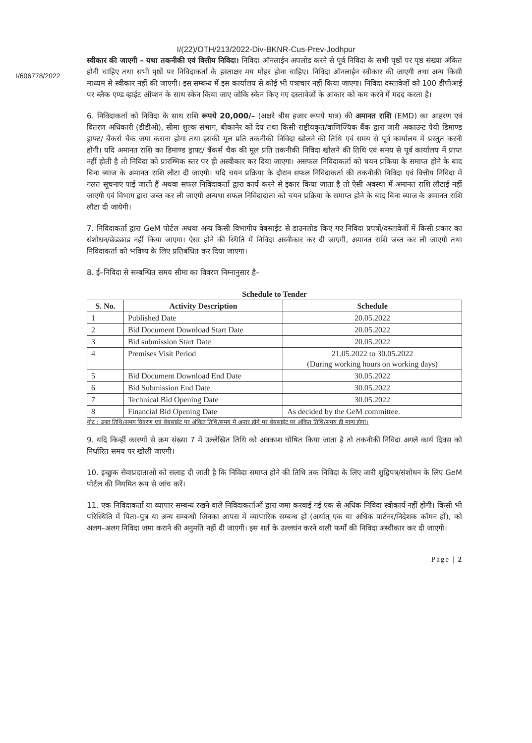I/(22)/OTH/213/2022-Div-BKNR-Cus-Prev-Jodhpur
I/606778/2022
स्वीकार की जाएगी – यथा तकनीकी एवं वित्तीय निविदा। निविदा ऑनलाईन अपलोड करने से पूर्व निविदा के सभी पृष्ठों पर पृष्ठ संख्या अंकित होनी चाहिए तथा सभी पृष्ठों पर निविदाकर्ता के हस्ताक्षर मय मोहर होना चाहिए। निविदा ऑनलाईन स्वीकार की जाएगी तथा अन्य किसी माध्यम से स्वीकार नहीं की जाएगी। इस सम्बन्ध में इस कार्यालय से कोई भी पत्राचार नहीं किया जाएगा। निविदा दस्तावेजों को 100 डीपीआई पर ब्लैक एण्ड व्हाईट ऑप्शन के साथ स्केन किया जाए जोकि स्केन किए गए दस्तावेजों के आकार को कम करने में मदद करता है।
6. निविदाकर्ता को निविदा के साथ राशि रूपये 20,000/– (अक्षरे बीस हजार रूपये मात्र) की अमानत राशि (EMD) का आहरण एवं वितरण अधिकारी (डीडीओ), सीमा शुल्क संभाग, बीकानेर को देय तथा किसी राष्ट्रीयकृत/वाणिज्यिक बैंक द्वारा जारी अकाउन्ट पेयी डिमाण्ड ड्राफ्ट/ बैंकर्स चैक जमा कराना होगा तथा इसकी मूल प्रति तकनीकी निविदा खोलने की तिथि एवं समय से पूर्व कार्यालय में प्रस्तुत करनी होगी। यदि अमानत राशि का डिमाण्ड ड्राफ्ट/ बैंकर्स चैक की मूल प्रति तकनीकी निविदा खोलने की तिथि एवं समय से पूर्व कार्यालय में प्राप्त नहीं होती है तो निविदा को प्रारम्भिक स्तर पर ही अस्वीकार कर दिया जाएगा। असफल निविदाकर्ता को चयन प्रकिया के समाप्त होने के बाद बिना ब्याज के अमानत राशि लौटा दी जाएगी। यदि चयन प्रक्रिया के दौरान सफल निविदाकर्ता की तकनीकी निविदा एवं वित्तीय निविदा में गलत सूचनाएं पाई जाती हैं अथवा सफल निविदाकर्ता द्वारा कार्य करने से इंकार किया जाता है तो ऐसी अवस्था में अमानत राशि लौटाई नहीं जाएगी एवं विभाग द्वारा जब्त कर ली जाएगी अन्यथा सफल निविदादाता को चयन प्रक्रिया के समाप्त होने के बाद बिना ब्याज के अमानत राशि लौटा दी जायेगी।
7. निविदाकर्ता द्वारा GeM पोर्टल अथवा अन्य किसी विभागीय वेबसाईट से डाउनलोड किए गए निविदा प्रपत्रों/दस्तावेजों में किसी प्रकार का संशोधन/छेडछाड नहीं किया जाएगा। ऐसा होने की स्थिति में निविदा अस्वीकार कर दी जाएगी, अमानत राशि जब्त कर ली जाएगी तथा निविदाकर्ता को भविष्य के लिए प्रतिबंधित कर दिया जाएगा।
8. ई–निविदा से सम्बन्धित समय सीमा का विवरण निम्नानुसार है–
Schedule to Tender
| S. No. | Activity Description | Schedule |
| --- | --- | --- |
| 1 | Published Date | 20.05.2022 |
| 2 | Bid Document Download Start Date | 20.05.2022 |
| 3 | Bid submission Start Date | 20.05.2022 |
| 4 | Premises Visit Period | 21.05.2022 to 30.05.2022 (During working hours on working days) |
| 5 | Bid Document Download End Date | 30.05.2022 |
| 6 | Bid Submission End Date | 30.05.2022 |
| 7 | Technical Bid Opening Date | 30.05.2022 |
| 8 | Financial Bid Opening Date | As decided by the GeM committee. |
नोट : उक्त तिथि/समय विवरण एवं वेबसाईट पर अंकित तिथि/समय में अन्तर होने पर वेबसाईट पर अंकित तिथि/समय ही मान्य होगा।
9. यदि किन्हीं कारणों से क्रम संख्या 7 में उल्लेखित तिथि को अवकाश घोषित किया जाता है तो तकनीकी निविदा अगले कार्य दिवस को निर्धारित समय पर खोली जाएगी।
10. इच्छुक सेवाप्रदाताओं को सलाह दी जाती है कि निविदा समाप्त होने की तिथि तक निविदा के लिए जारी शुद्विपत्र/संशोधन के लिए GeM पोर्टल की नियमित रूप से जांच करें।
11. एक निविदाकर्ता या व्यापार सम्बन्ध रखने वाले निविदाकर्ताओं द्वारा जमा करवाई गई एक से अधिक निविदा स्वीकार्य नहीं होगी। किसी भी परिस्थिति में पिता–पुत्र या अन्य सम्बन्धी जिनका आपस में व्यापारिक सम्बन्ध हो (अर्थात् एक या अधिक पार्टनर/निदेशक कॉमन हों), को अलग–अलग निविदा जमा कराने की अनुमति नहीं दी जाएगी। इस शर्त के उल्लघंन करने वाली फर्मों की निविदा अस्वीकार कर दी जाएगी।
Page | 2